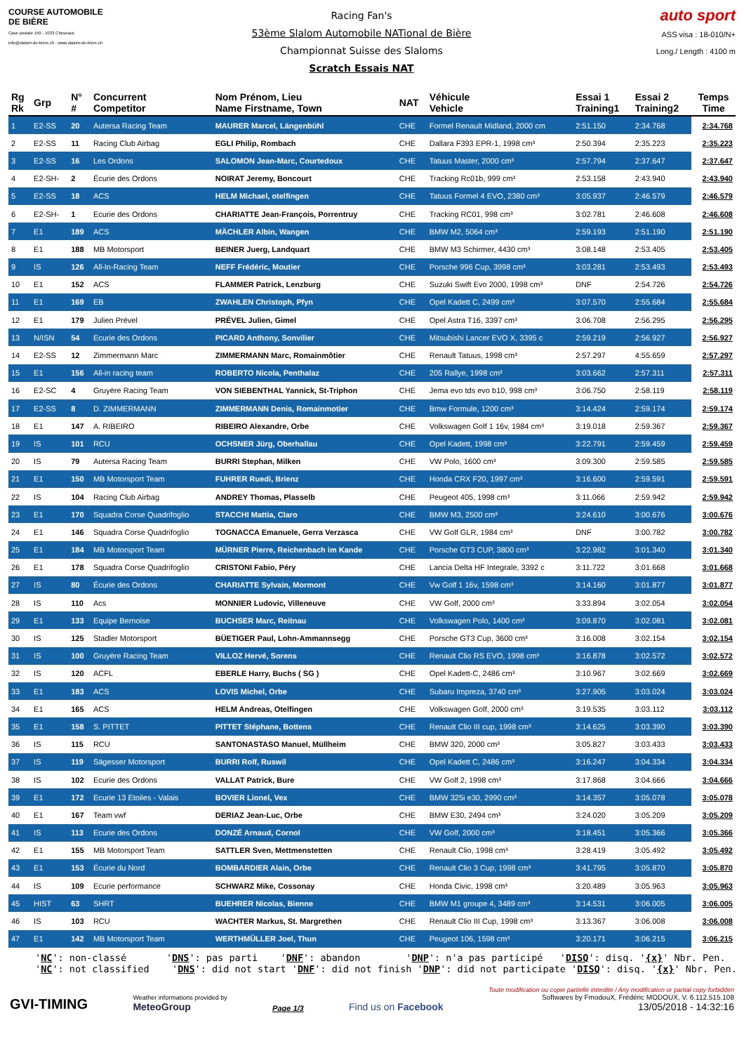COURSE AUTOMOBILE DE BIÈRE
Case postale 150 - 1033 Cheseaux
info@slalom-de-biere.ch - www.slalom-de-biere.ch
Racing Fan's
53ème Slalom Automobile NATional de Bière
Championnat Suisse des Slaloms
Scratch Essais NAT
auto sport
ASS visa : 18-010/N+
Long./ Length : 4100 m
| Rg Rk | Grp | N° # | Concurrent Competitor | Nom Prénom, Lieu Name Firstname, Town | NAT | Véhicule Vehicle | Essai 1 Training1 | Essai 2 Training2 | Temps Time |
| --- | --- | --- | --- | --- | --- | --- | --- | --- | --- |
| 1 | E2-SS | 20 | Autersa Racing Team | MAURER Marcel, Längenbühl | CHE | Formel Renault Midland, 2000 cm | 2:51.150 | 2:34.768 | 2:34.768 |
| 2 | E2-SS | 11 | Racing Club Airbag | EGLI Philip, Rombach | CHE | Dallara F393 EPR-1, 1998 cm³ | 2:50.394 | 2:35.223 | 2:35.223 |
| 3 | E2-SS | 16 | Les Ordons | SALOMON Jean-Marc, Courtedoux | CHE | Tatuus Master, 2000 cm³ | 2:57.794 | 2:37.647 | 2:37.647 |
| 4 | E2-SH- | 2 | Écurie des Ordons | NOIRAT Jeremy, Boncourt | CHE | Tracking Rc01b, 999 cm³ | 2:53.158 | 2:43.940 | 2:43.940 |
| 5 | E2-SS | 18 | ACS | HELM Michael, otelfingen | CHE | Tatuus Formel 4 EVO, 2380 cm³ | 3:05.937 | 2:46.579 | 2:46.579 |
| 6 | E2-SH- | 1 | Ecurie des Ordons | CHARIATTE Jean-François, Porrentruy | CHE | Tracking RC01, 998 cm³ | 3:02.781 | 2:46.608 | 2:46.608 |
| 7 | E1 | 189 | ACS | MÄCHLER Albin, Wangen | CHE | BMW M2, 5064 cm³ | 2:59.193 | 2:51.190 | 2:51.190 |
| 8 | E1 | 188 | MB Motorsport | BEINER Juerg, Landquart | CHE | BMW M3 Schirmer, 4430 cm³ | 3:08.148 | 2:53.405 | 2:53.405 |
| 9 | IS | 126 | All-In-Racing Team | NEFF Frédéric, Moutier | CHE | Porsche 996 Cup, 3998 cm³ | 3:03.281 | 2:53.493 | 2:53.493 |
| 10 | E1 | 152 | ACS | FLAMMER Patrick, Lenzburg | CHE | Suzuki Swift Evo 2000, 1998 cm³ | DNF | 2:54.726 | 2:54.726 |
| 11 | E1 | 169 | EB | ZWAHLEN Christoph, Pfyn | CHE | Opel Kadett C, 2499 cm³ | 3:07.570 | 2:55.684 | 2:55.684 |
| 12 | E1 | 179 | Julien Prével | PRÉVEL Julien, Gimel | CHE | Opel Astra T16, 3397 cm³ | 3:06.708 | 2:56.295 | 2:56.295 |
| 13 | N/ISN | 54 | Ecurie des Ordons | PICARD Anthony, Sonvilier | CHE | Mitsubishi Lancer EVO X, 3395 c | 2:59.219 | 2:56.927 | 2:56.927 |
| 14 | E2-SS | 12 | Zimmermann Marc | ZIMMERMANN Marc, Romainmôtier | CHE | Renault Tatuus, 1998 cm³ | 2:57.297 | 4:55.659 | 2:57.297 |
| 15 | E1 | 156 | All-in racing team | ROBERTO Nicola, Penthalaz | CHE | 205 Rallye, 1998 cm³ | 3:03.662 | 2:57.311 | 2:57.311 |
| 16 | E2-SC | 4 | Gruyère Racing Team | VON SIEBENTHAL Yannick, St-Triphon | CHE | Jema evo tds evo b10, 998 cm³ | 3:06.750 | 2:58.119 | 2:58.119 |
| 17 | E2-SS | 8 | D. ZIMMERMANN | ZIMMERMANN Denis, Romainmotier | CHE | Bmw Formule, 1200 cm³ | 3:14.424 | 2:59.174 | 2:59.174 |
| 18 | E1 | 147 | A. RIBEIRO | RIBEIRO Alexandre, Orbe | CHE | Volkswagen Golf 1 16v, 1984 cm³ | 3:19.018 | 2:59.367 | 2:59.367 |
| 19 | IS | 101 | RCU | OCHSNER Jürg, Oberhallau | CHE | Opel Kadett, 1998 cm³ | 3:22.791 | 2:59.459 | 2:59.459 |
| 20 | IS | 79 | Autersa Racing Team | BURRI Stephan, Milken | CHE | VW Polo, 1600 cm³ | 3:09.300 | 2:59.585 | 2:59.585 |
| 21 | E1 | 150 | MB Motorsport Team | FUHRER Ruedi, Brienz | CHE | Honda CRX F20, 1997 cm³ | 3:16.600 | 2:59.591 | 2:59.591 |
| 22 | IS | 104 | Racing Club Airbag | ANDREY Thomas, Plasselb | CHE | Peugeot 405, 1998 cm³ | 3:11.066 | 2:59.942 | 2:59.942 |
| 23 | E1 | 170 | Squadra Corse Quadrifoglio | STACCHI Mattia, Claro | CHE | BMW M3, 2500 cm³ | 3:24.610 | 3:00.676 | 3:00.676 |
| 24 | E1 | 146 | Squadra Corse Quadrifoglio | TOGNACCA Emanuele, Gerra Verzasca | CHE | VW Golf GLR, 1984 cm³ | DNF | 3:00.782 | 3:00.782 |
| 25 | E1 | 184 | MB Motorsport Team | MÜRNER Pierre, Reichenbach im Kande | CHE | Porsche GT3 CUP, 3800 cm³ | 3:22.982 | 3:01.340 | 3:01.340 |
| 26 | E1 | 178 | Squadra Corse Quadrifoglio | CRISTONI Fabio, Péry | CHE | Lancia Delta HF Integrale, 3392 c | 3:11.722 | 3:01.668 | 3:01.668 |
| 27 | IS | 80 | Écurie des Ordons | CHARIATTE Sylvain, Mormont | CHE | Vw Golf 1 16v, 1598 cm³ | 3:14.160 | 3:01.877 | 3:01.877 |
| 28 | IS | 110 | Acs | MONNIER Ludovic, Villeneuve | CHE | VW Golf, 2000 cm³ | 3:33.894 | 3:02.054 | 3:02.054 |
| 29 | E1 | 133 | Equipe Bernoise | BUCHSER Marc, Reitnau | CHE | Volkswagen Polo, 1400 cm³ | 3:09.870 | 3:02.081 | 3:02.081 |
| 30 | IS | 125 | Stadler Motorsport | BÜETIGER Paul, Lohn-Ammannsegg | CHE | Porsche GT3 Cup, 3600 cm³ | 3:16.008 | 3:02.154 | 3:02.154 |
| 31 | IS | 100 | Gruyère Racing Team | VILLOZ Hervé, Sorens | CHE | Renault Clio RS EVO, 1998 cm³ | 3:16.878 | 3:02.572 | 3:02.572 |
| 32 | IS | 120 | ACFL | EBERLE Harry, Buchs ( SG ) | CHE | Opel Kadett-C, 2486 cm³ | 3:10.967 | 3:02.669 | 3:02.669 |
| 33 | E1 | 183 | ACS | LOVIS Michel, Orbe | CHE | Subaru Impreza, 3740 cm³ | 3:27.905 | 3:03.024 | 3:03.024 |
| 34 | E1 | 165 | ACS | HELM Andreas, Otelfingen | CHE | Volkswagen Golf, 2000 cm³ | 3:19.535 | 3:03.112 | 3:03.112 |
| 35 | E1 | 158 | S. PITTET | PITTET Stéphane, Bottens | CHE | Renault Clio III cup, 1998 cm³ | 3:14.625 | 3:03.390 | 3:03.390 |
| 36 | IS | 115 | RCU | SANTONASTASO Manuel, Müllheim | CHE | BMW 320, 2000 cm³ | 3:05.827 | 3:03.433 | 3:03.433 |
| 37 | IS | 119 | Sägesser Motorsport | BURRI Rolf, Ruswil | CHE | Opel Kadett C, 2486 cm³ | 3:16.247 | 3:04.334 | 3:04.334 |
| 38 | IS | 102 | Ecurie des Ordons | VALLAT Patrick, Bure | CHE | VW Golf 2, 1998 cm³ | 3:17.868 | 3:04.666 | 3:04.666 |
| 39 | E1 | 172 | Ecurie 13 Etoiles - Valais | BOVIER Lionel, Vex | CHE | BMW 325i e30, 2990 cm³ | 3:14.357 | 3:05.078 | 3:05.078 |
| 40 | E1 | 167 | Team vwf | DERIAZ Jean-Luc, Orbe | CHE | BMW E30, 2494 cm³ | 3:24.020 | 3:05.209 | 3:05.209 |
| 41 | IS | 113 | Ecurie des Ordons | DONZÉ Arnaud, Cornol | CHE | VW Golf, 2000 cm³ | 3:18.451 | 3:05.366 | 3:05.366 |
| 42 | E1 | 155 | MB Motorsport Team | SATTLER Sven, Mettmenstetten | CHE | Renault Clio, 1998 cm³ | 3:28.419 | 3:05.492 | 3:05.492 |
| 43 | E1 | 153 | Écurie du Nord | BOMBARDIER Alain, Orbe | CHE | Renault Clio 3 Cup, 1998 cm³ | 3:41.795 | 3:05.870 | 3:05.870 |
| 44 | IS | 109 | Ecurie performance | SCHWARZ Mike, Cossonay | CHE | Honda Civic, 1998 cm³ | 3:20.489 | 3:05.963 | 3:05.963 |
| 45 | HIST | 63 | SHRT | BUEHRER Nicolas, Bienne | CHE | BMW M1 groupe 4, 3489 cm³ | 3:14.531 | 3:06.005 | 3:06.005 |
| 46 | IS | 103 | RCU | WACHTER Markus, St. Margrethen | CHE | Renault Clio III Cup, 1998 cm³ | 3:13.367 | 3:06.008 | 3:06.008 |
| 47 | E1 | 142 | MB Motorsport Team | WERTHMÜLLER Joel, Thun | CHE | Peugeot 106, 1598 cm³ | 3:20.171 | 3:06.215 | 3:06.215 |
'NC': non-classé 'DNS': pas parti 'DNF': abandon 'DNP': n'a pas participé 'DISQ': disq. '{x}' Nbr. Pen. 'NC': not classified 'DNS': did not start 'DNF': did not finish 'DNP': did not participate 'DISQ': disq. '{x}' Nbr. Pen.
GVI-TIMING
Weather informations provided by
MeteoGroup
Page 1/3
Find us on Facebook
Toute modification ou copie partielle interdite / Any modification or partial copy forbidden
Softwares by FmodouX, Frédéric MODOUX, V. 6.112.515.108
13/05/2018 - 14:32:16